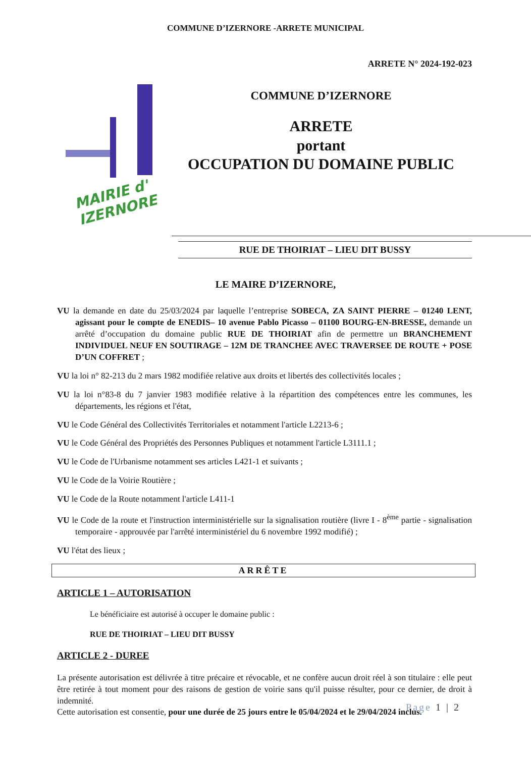COMMUNE D’IZERNORE -ARRETE MUNICIPAL
ARRETE N° 2024-192-023
MAIRIE d'
IZERNORE
COMMUNE D’IZERNORE
ARRETE
portant
OCCUPATION DU DOMAINE PUBLIC
RUE DE THOIRIAT – LIEU DIT BUSSY
LE MAIRE D’IZERNORE,
VU la demande en date du 25/03/2024 par laquelle l’entreprise SOBECA, ZA SAINT PIERRE – 01240 LENT, agissant pour le compte de ENEDIS– 10 avenue Pablo Picasso – 01100 BOURG-EN-BRESSE, demande un arrêté d’occupation du domaine public RUE DE THOIRIAT afin de permettre un BRANCHEMENT INDIVIDUEL NEUF EN SOUTIRAGE – 12M DE TRANCHEE AVEC TRAVERSEE DE ROUTE + POSE D’UN COFFRET ;
VU la loi n° 82-213 du 2 mars 1982 modifiée relative aux droits et libertés des collectivités locales ;
VU la loi n°83-8 du 7 janvier 1983 modifiée relative à la répartition des compétences entre les communes, les départements, les régions et l'état,
VU le Code Général des Collectivités Territoriales et notamment l'article L2213-6 ;
VU le Code Général des Propriétés des Personnes Publiques et notamment l'article L3111.1 ;
VU le Code de l'Urbanisme notamment ses articles L421-1 et suivants ;
VU le Code de la Voirie Routière ;
VU le Code de la Route notamment l'article L411-1
VU le Code de la route et l'instruction interministérielle sur la signalisation routière (livre I - 8<sup>ème</sup> partie - signalisation temporaire - approuvée par l'arrêté interministériel du 6 novembre 1992 modifié) ;
VU l'état des lieux ;
ARRÊTE
ARTICLE 1 – AUTORISATION
Le bénéficiaire est autorisé à occuper le domaine public :
RUE DE THOIRIAT – LIEU DIT BUSSY
ARTICLE 2 - DUREE
La présente autorisation est délivrée à titre précaire et révocable, et ne confère aucun droit réel à son titulaire : elle peut être retirée à tout moment pour des raisons de gestion de voirie sans qu'il puisse résulter, pour ce dernier, de droit à indemnité.
Cette autorisation est consentie, pour une durée de 25 jours entre le 05/04/2024 et le 29/04/2024 inclus.
Page 1 | 2